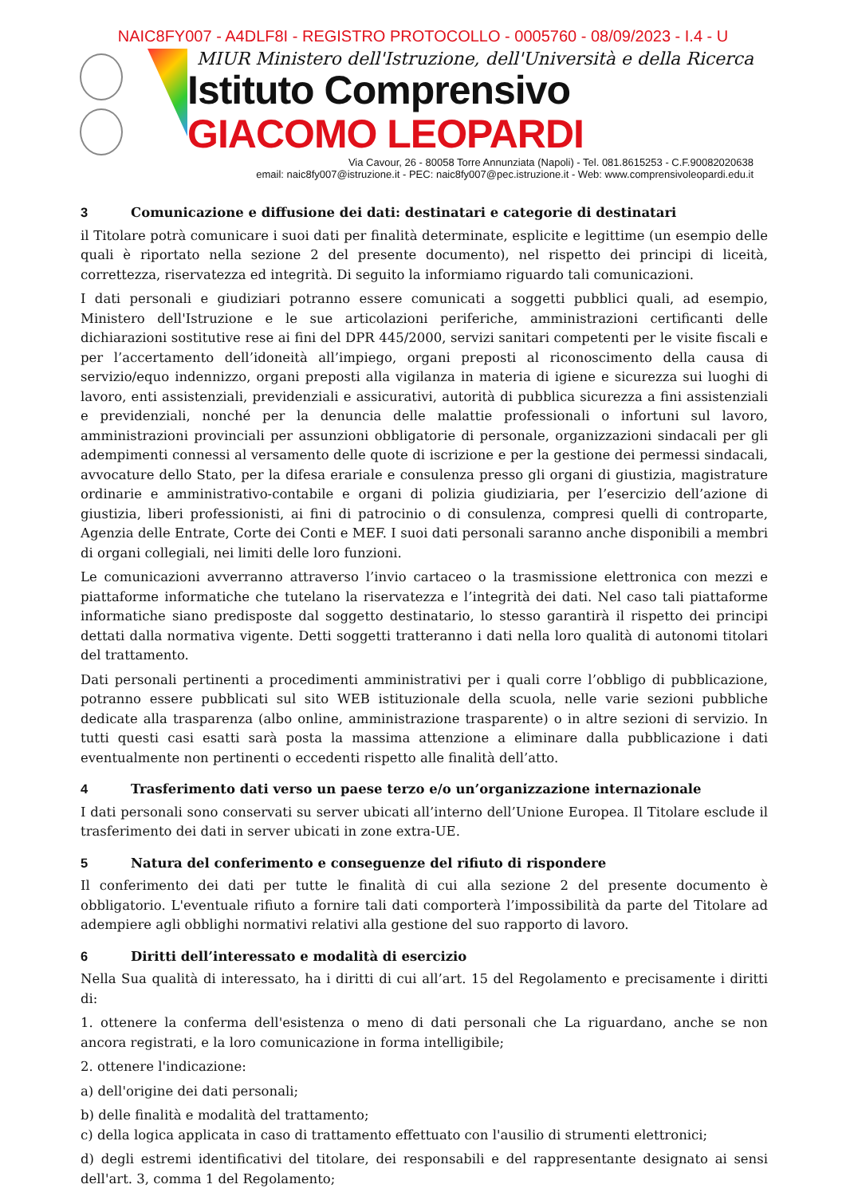NAIC8FY007 - A4DLF8I - REGISTRO PROTOCOLLO - 0005760 - 08/09/2023 - I.4 - U
MIUR Ministero dell'Istruzione, dell'Università e della Ricerca
Istituto Comprensivo GIACOMO LEOPARDI
Via Cavour, 26 - 80058 Torre Annunziata (Napoli) - Tel. 081.8615253 - C.F.90082020638
email: naic8fy007@istruzione.it - PEC: naic8fy007@pec.istruzione.it - Web: www.comprensivoleopardi.edu.it
3 Comunicazione e diffusione dei dati: destinatari e categorie di destinatari
il Titolare potrà comunicare i suoi dati per finalità determinate, esplicite e legittime (un esempio delle quali è riportato nella sezione 2 del presente documento), nel rispetto dei principi di liceità, correttezza, riservatezza ed integrità. Di seguito la informiamo riguardo tali comunicazioni.
I dati personali e giudiziari potranno essere comunicati a soggetti pubblici quali, ad esempio, Ministero dell'Istruzione e le sue articolazioni periferiche, amministrazioni certificanti delle dichiarazioni sostitutive rese ai fini del DPR 445/2000, servizi sanitari competenti per le visite fiscali e per l’accertamento dell’idoneità all’impiego, organi preposti al riconoscimento della causa di servizio/equo indennizzo, organi preposti alla vigilanza in materia di igiene e sicurezza sui luoghi di lavoro, enti assistenziali, previdenziali e assicurativi, autorità di pubblica sicurezza a fini assistenziali e previdenziali, nonché per la denuncia delle malattie professionali o infortuni sul lavoro, amministrazioni provinciali per assunzioni obbligatorie di personale, organizzazioni sindacali per gli adempimenti connessi al versamento delle quote di iscrizione e per la gestione dei permessi sindacali, avvocature dello Stato, per la difesa erariale e consulenza presso gli organi di giustizia, magistrature ordinarie e amministrativo-contabile e organi di polizia giudiziaria, per l’esercizio dell’azione di giustizia, liberi professionisti, ai fini di patrocinio o di consulenza, compresi quelli di controparte, Agenzia delle Entrate, Corte dei Conti e MEF. I suoi dati personali saranno anche disponibili a membri di organi collegiali, nei limiti delle loro funzioni.
Le comunicazioni avverranno attraverso l’invio cartaceo o la trasmissione elettronica con mezzi e piattaforme informatiche che tutelano la riservatezza e l’integrità dei dati. Nel caso tali piattaforme informatiche siano predisposte dal soggetto destinatario, lo stesso garantirà il rispetto dei principi dettati dalla normativa vigente. Detti soggetti tratteranno i dati nella loro qualità di autonomi titolari del trattamento.
Dati personali pertinenti a procedimenti amministrativi per i quali corre l’obbligo di pubblicazione, potranno essere pubblicati sul sito WEB istituzionale della scuola, nelle varie sezioni pubbliche dedicate alla trasparenza (albo online, amministrazione trasparente) o in altre sezioni di servizio. In tutti questi casi esatti sarà posta la massima attenzione a eliminare dalla pubblicazione i dati eventualmente non pertinenti o eccedenti rispetto alle finalità dell’atto.
4 Trasferimento dati verso un paese terzo e/o un’organizzazione internazionale
I dati personali sono conservati su server ubicati all’interno dell’Unione Europea. Il Titolare esclude il trasferimento dei dati in server ubicati in zone extra-UE.
5 Natura del conferimento e conseguenze del rifiuto di rispondere
Il conferimento dei dati per tutte le finalità di cui alla sezione 2 del presente documento è obbligatorio. L'eventuale rifiuto a fornire tali dati comporterà l’impossibilità da parte del Titolare ad adempiere agli obblighi normativi relativi alla gestione del suo rapporto di lavoro.
6 Diritti dell’interessato e modalità di esercizio
Nella Sua qualità di interessato, ha i diritti di cui all’art. 15 del Regolamento e precisamente i diritti di:
1. ottenere la conferma dell'esistenza o meno di dati personali che La riguardano, anche se non ancora registrati, e la loro comunicazione in forma intelligibile;
2. ottenere l'indicazione:
a) dell'origine dei dati personali;
b) delle finalità e modalità del trattamento;
c) della logica applicata in caso di trattamento effettuato con l'ausilio di strumenti elettronici;
d) degli estremi identificativi del titolare, dei responsabili e del rappresentante designato ai sensi dell'art. 3, comma 1 del Regolamento;